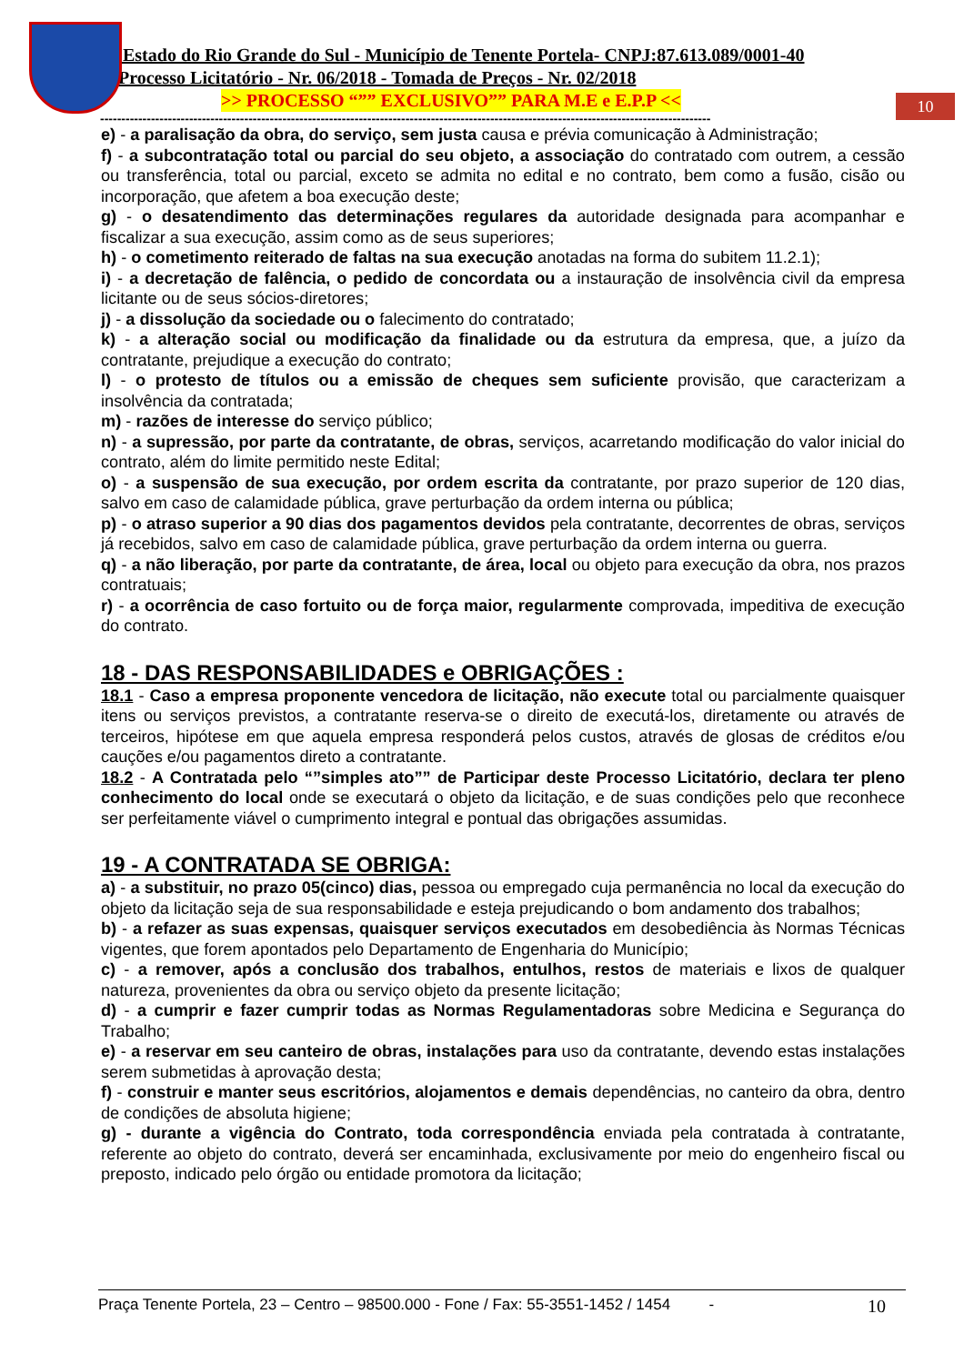10
Estado do Rio Grande do Sul - Município de Tenente Portela- CNPJ:87.613.089/0001-40
Processo Licitatório - Nr. 06/2018 - Tomada de Preços - Nr. 02/2018
>> PROCESSO “”” EXCLUSIVO”” PARA M.E e E.P.P <<
------------------------------------------------------------------------------------------------------------------------------------------------
e) - a paralisação da obra, do serviço, sem justa causa e prévia comunicação à Administração;
f) - a subcontratação total ou parcial do seu objeto, a associação do contratado com outrem, a cessão ou transferência, total ou parcial, exceto se admita no edital e no contrato, bem como a fusão, cisão ou incorporação, que afetem a boa execução deste;
g) - o desatendimento das determinações regulares da autoridade designada para acompanhar e fiscalizar a sua execução, assim como as de seus superiores;
h) - o cometimento reiterado de faltas na sua execução anotadas na forma do subitem 11.2.1);
i) - a decretação de falência, o pedido de concordata ou a instauração de insolvência civil da empresa licitante ou de seus sócios-diretores;
j) - a dissolução da sociedade ou o falecimento do contratado;
k) - a alteração social ou modificação da finalidade ou da estrutura da empresa, que, a juízo da contratante, prejudique a execução do contrato;
l) - o protesto de títulos ou a emissão de cheques sem suficiente provisão, que caracterizam a insolvência da contratada;
m) - razões de interesse do serviço público;
n) - a supressão, por parte da contratante, de obras, serviços, acarretando modificação do valor inicial do contrato, além do limite permitido neste Edital;
o) - a suspensão de sua execução, por ordem escrita da contratante, por prazo superior de 120 dias, salvo em caso de calamidade pública, grave perturbação da ordem interna ou pública;
p) - o atraso superior a 90 dias dos pagamentos devidos pela contratante, decorrentes de obras, serviços já recebidos, salvo em caso de calamidade pública, grave perturbação da ordem interna ou guerra.
q) - a não liberação, por parte da contratante, de área, local ou objeto para execução da obra, nos prazos contratuais;
r) - a ocorrência de caso fortuito ou de força maior, regularmente comprovada, impeditiva de execução do contrato.
18 - DAS RESPONSABILIDADES e OBRIGAÇÕES :
18.1 - Caso a empresa proponente vencedora de licitação, não execute total ou parcialmente quaisquer itens ou serviços previstos, a contratante reserva-se o direito de executá-los, diretamente ou através de terceiros, hipótese em que aquela empresa responderá pelos custos, através de glosas de créditos e/ou cauções e/ou pagamentos direto a contratante.
18.2 - A Contratada pelo “”simples ato”” de Participar deste Processo Licitatório, declara ter pleno conhecimento do local onde se executará o objeto da licitação, e de suas condições pelo que reconhece ser perfeitamente viável o cumprimento integral e pontual das obrigações assumidas.
19 - A CONTRATADA SE OBRIGA:
a) - a substituir, no prazo 05(cinco) dias, pessoa ou empregado cuja permanência no local da execução do objeto da licitação seja de sua responsabilidade e esteja prejudicando o bom andamento dos trabalhos;
b) - a refazer as suas expensas, quaisquer serviços executados em desobediência às Normas Técnicas vigentes, que forem apontados pelo Departamento de Engenharia do Município;
c) - a remover, após a conclusão dos trabalhos, entulhos, restos de materiais e lixos de qualquer natureza, provenientes da obra ou serviço objeto da presente licitação;
d) - a cumprir e fazer cumprir todas as Normas Regulamentadoras sobre Medicina e Segurança do Trabalho;
e) - a reservar em seu canteiro de obras, instalações para uso da contratante, devendo estas instalações serem submetidas à aprovação desta;
f) - construir e manter seus escritórios, alojamentos e demais dependências, no canteiro da obra, dentro de condições de absoluta higiene;
g) - durante a vigência do Contrato, toda correspondência enviada pela contratada à contratante, referente ao objeto do contrato, deverá ser encaminhada, exclusivamente por meio do engenheiro fiscal ou preposto, indicado pelo órgão ou entidade promotora da licitação;
Praça Tenente Portela, 23 – Centro – 98500.000 - Fone / Fax: 55-3551-1452 / 1454 - 10